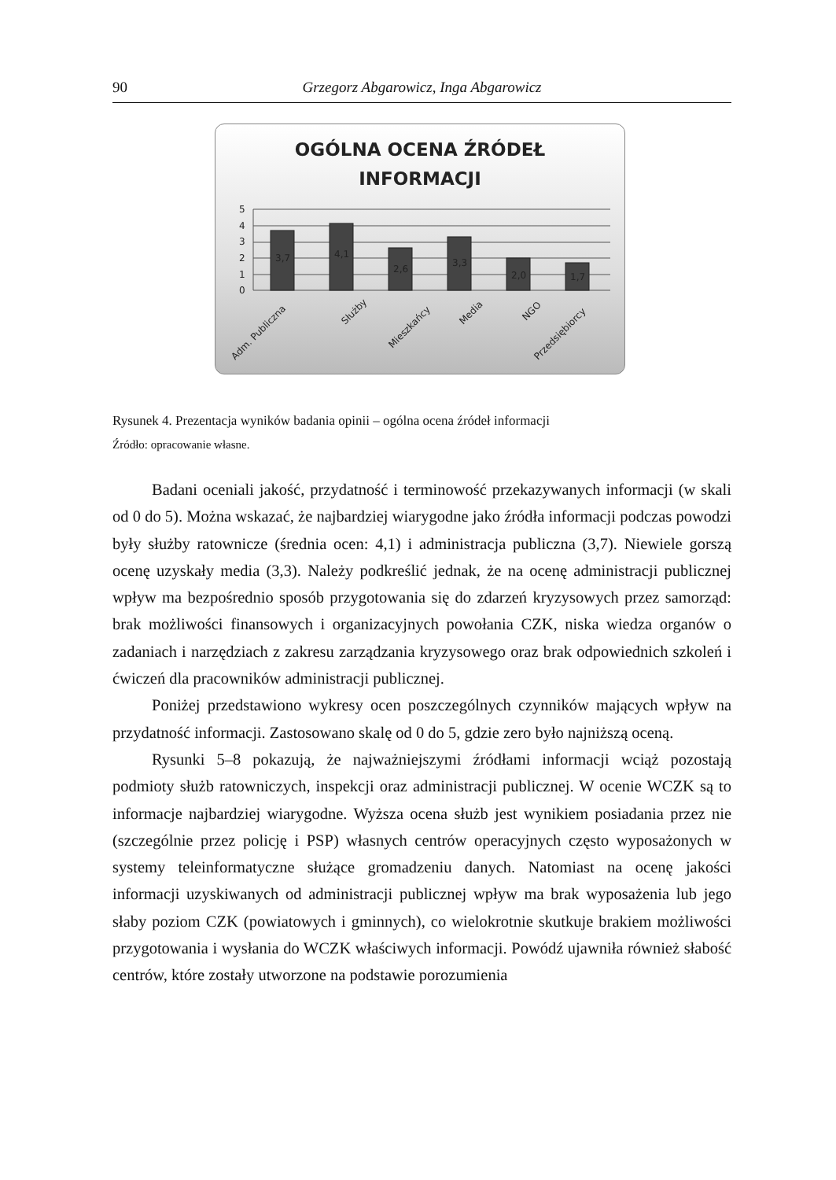90 Grzegorz Abgarowicz, Inga Abgarowicz
OGÓLNA OCENA ŹRÓDEŁ
INFORMACJI
5
4
3
2
1
0
3,7
4,1
2,6
3,3
2,0
1,7
Adm. Publiczna
Służby
Mieszkańcy
Media
NGO
Przedsiębiorcy
Rysunek 4. Prezentacja wyników badania opinii – ogólna ocena źródeł informacji
Źródło: opracowanie własne.
Badani oceniali jakość, przydatność i terminowość przekazywanych informacji (w skali od 0 do 5). Można wskazać, że najbardziej wiarygodne jako źródła informacji podczas powodzi były służby ratownicze (średnia ocen: 4,1) i administracja publiczna (3,7). Niewiele gorszą ocenę uzyskały media (3,3). Należy podkreślić jednak, że na ocenę administracji publicznej wpływ ma bezpośrednio sposób przygotowania się do zdarzeń kryzysowych przez samorząd: brak możliwości finansowych i organizacyjnych powołania CZK, niska wiedza organów o zadaniach i narzędziach z zakresu zarządzania kryzysowego oraz brak odpowiednich szkoleń i ćwiczeń dla pracowników administracji publicznej.
Poniżej przedstawiono wykresy ocen poszczególnych czynników mających wpływ na przydatność informacji. Zastosowano skalę od 0 do 5, gdzie zero było najniższą oceną.
Rysunki 5–8 pokazują, że najważniejszymi źródłami informacji wciąż pozostają podmioty służb ratowniczych, inspekcji oraz administracji publicznej. W ocenie WCZK są to informacje najbardziej wiarygodne. Wyższa ocena służb jest wynikiem posiadania przez nie (szczególnie przez policję i PSP) własnych centrów operacyjnych często wyposażonych w systemy teleinformatyczne służące gromadzeniu danych. Natomiast na ocenę jakości informacji uzyskiwanych od administracji publicznej wpływ ma brak wyposażenia lub jego słaby poziom CZK (powiatowych i gminnych), co wielokrotnie skutkuje brakiem możliwości przygotowania i wysłania do WCZK właściwych informacji. Powódź ujawniła również słabość centrów, które zostały utworzone na podstawie porozumienia